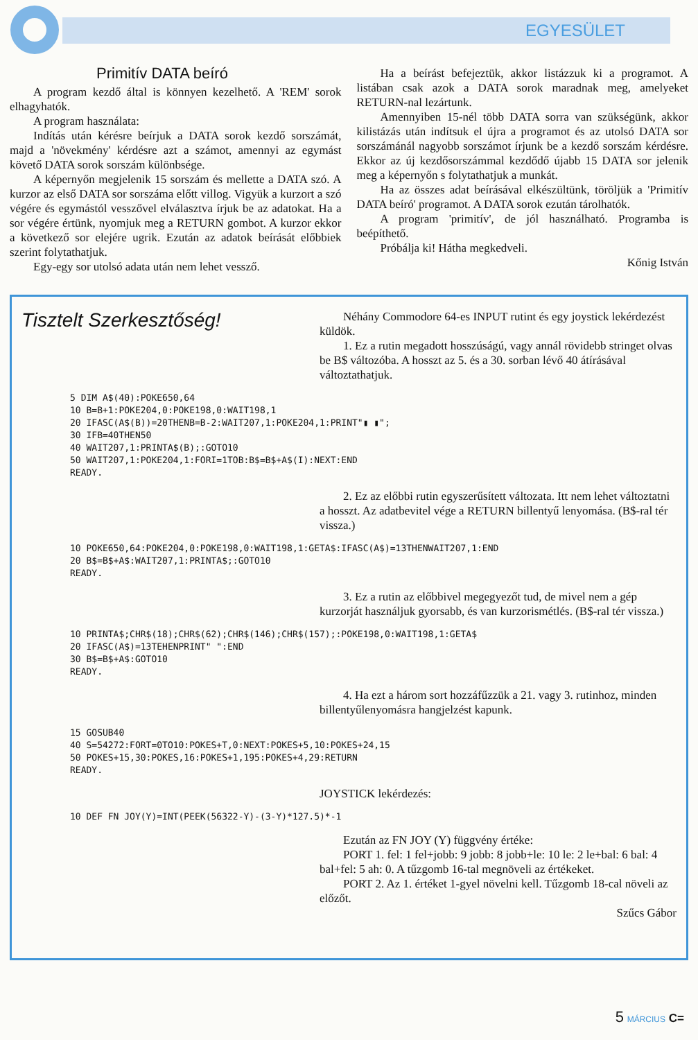EGYESÜLET
Primitív DATA beíró
A program kezdő által is könnyen kezelhető. A 'REM' sorok elhagyhatók.
A program használata:
Indítás után kérésre beírjuk a DATA sorok kezdő sorszámát, majd a 'növekmény' kérdésre azt a számot, amennyi az egymást követő DATA sorok sorszám különbsége.
A képernyőn megjelenik 15 sorszám és mellette a DATA szó. A kurzor az első DATA sor sorszáma előtt villog. Vigyük a kurzort a szó végére és egymástól vesszővel elválasztva írjuk be az adatokat. Ha a sor végére értünk, nyomjuk meg a RETURN gombot. A kurzor ekkor a következő sor elejére ugrik. Ezután az adatok beírását előbbiek szerint folytathatjuk.
Egy-egy sor utolsó adata után nem lehet vessző.
Ha a beírást befejeztük, akkor listázzuk ki a programot. A listában csak azok a DATA sorok maradnak meg, amelyeket RETURN-nal lezártunk.
Amennyiben 15-nél több DATA sorra van szükségünk, akkor kilistázás után indítsuk el újra a programot és az utolsó DATA sor sorszámánál nagyobb sorszámot írjunk be a kezdő sorszám kérdésre. Ekkor az új kezdősorszámmal kezdődő újabb 15 DATA sor jelenik meg a képernyőn s folytathatjuk a munkát.
Ha az összes adat beírásával elkészültünk, töröljük a 'Primitív DATA beíró' programot. A DATA sorok ezután tárolhatók.
A program 'primitív', de jól használható. Programba is beépíthető.
Próbálja ki! Hátha megkedveli.
Kőnig István
Tisztelt Szerkesztőség!
Néhány Commodore 64-es INPUT rutint és egy joystick lekérdezést küldök.
1. Ez a rutin megadott hosszúságú, vagy annál rövidebb stringet olvas be B$ változóba. A hosszt az 5. és a 30. sorban lévő 40 átírásával változtathatjuk.
5 DIM A$(40):POKE650,64
10 B=B+1:POKE204,0:POKE198,0:WAIT198,1
20 IFASC(A$(B))=20THENB=B-2:WAIT207,1:POKE204,1:PRINT"▮ ▮";
30 IFB=40THEN50
40 WAIT207,1:PRINTA$(B);:GOTO10
50 WAIT207,1:POKE204,1:FORI=1TOB:B$=B$+A$(I):NEXT:END
READY.
2. Ez az előbbi rutin egyszerűsített változata. Itt nem lehet változtatni a hosszt. Az adatbevitel vége a RETURN billentyű lenyomása. (B$-ral tér vissza.)
10 POKE650,64:POKE204,0:POKE198,0:WAIT198,1:GETA$:IFASC(A$)=13THENWAIT207,1:END
20 B$=B$+A$:WAIT207,1:PRINTA$;:GOTO10
READY.
3. Ez a rutin az előbbivel megegyezőt tud, de mivel nem a gép kurzorját használjuk gyorsabb, és van kurzorismétlés. (B$-ral tér vissza.)
10 PRINTA$;CHR$(18);CHR$(62);CHR$(146);CHR$(157);:POKE198,0:WAIT198,1:GETA$
20 IFASC(A$)=13TEHENPRINT" ":END
30 B$=B$+A$:GOTO10
READY.
4. Ha ezt a három sort hozzáfűzzük a 21. vagy 3. rutinhoz, minden billentyűlenyomásra hangjelzést kapunk.
15 GOSUB40
40 S=54272:FORT=0TO10:POKES+T,0:NEXT:POKES+5,10:POKES+24,15
50 POKES+15,30:POKES,16:POKES+1,195:POKES+4,29:RETURN
READY.
JOYSTICK lekérdezés:
10 DEF FN JOY(Y)=INT(PEEK(56322-Y)-(3-Y)*127.5)*-1
Ezután az FN JOY (Y) függvény értéke:
PORT 1. fel: 1 fel+jobb: 9 jobb: 8 jobb+le: 10 le: 2 le+bal: 6 bal: 4 bal+fel: 5 ah: 0. A tűzgomb 16-tal megnöveli az értékeket.
PORT 2. Az 1. értéket 1-gyel növelni kell. Tűzgomb 18-cal növeli az előzőt.
Szűcs Gábor
5 MÁRCIUS C=